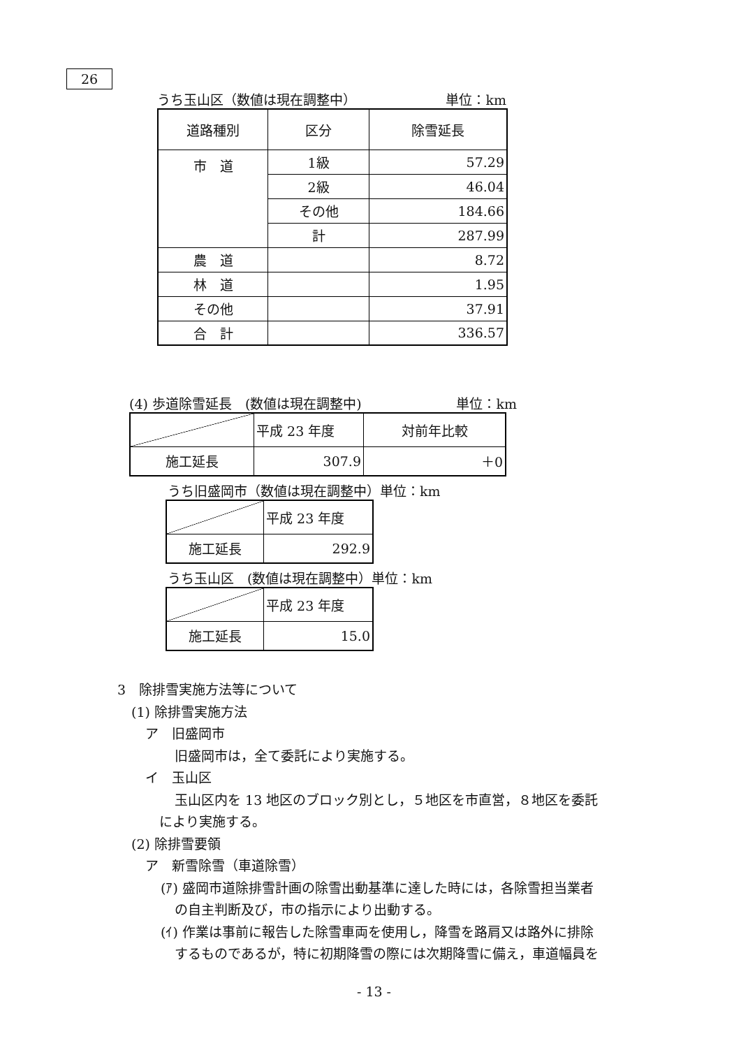26
うち玉山区（数値は現在調整中） 単位：km
| 道路種別 | 区分 | 除雪延長 |
| --- | --- | --- |
| 市 道 | 1級 | 57.29 |
| | 2級 | 46.04 |
| | その他 | 184.66 |
| | 計 | 287.99 |
| 農 道 | | 8.72 |
| 林 道 | | 1.95 |
| その他 | | 37.91 |
| 合 計 | | 336.57 |
(4) 歩道除雪延長　(数値は現在調整中) 単位：km
| | 平成 23 年度 | 対前年比較 |
| 施工延長 | 307.9 | ＋0 |
うち旧盛岡市（数値は現在調整中）単位：km
| | 平成 23 年度 |
| 施工延長 | 292.9 |
うち玉山区　(数値は現在調整中）単位：km
| | 平成 23 年度 |
| 施工延長 | 15.0 |
3　除排雪実施方法等について
(1) 除排雪実施方法
ア　旧盛岡市
旧盛岡市は，全て委託により実施する。
イ　玉山区
玉山区内を 13 地区のブロック別とし，５地区を市直営，８地区を委託
により実施する。
(2) 除排雪要領
ア　新雪除雪（車道除雪）
(ｱ) 盛岡市道除排雪計画の除雪出動基準に達した時には，各除雪担当業者
の自主判断及び，市の指示により出動する。
(ｲ) 作業は事前に報告した除雪車両を使用し，降雪を路肩又は路外に排除
するものであるが，特に初期降雪の際には次期降雪に備え，車道幅員を
- 13 -